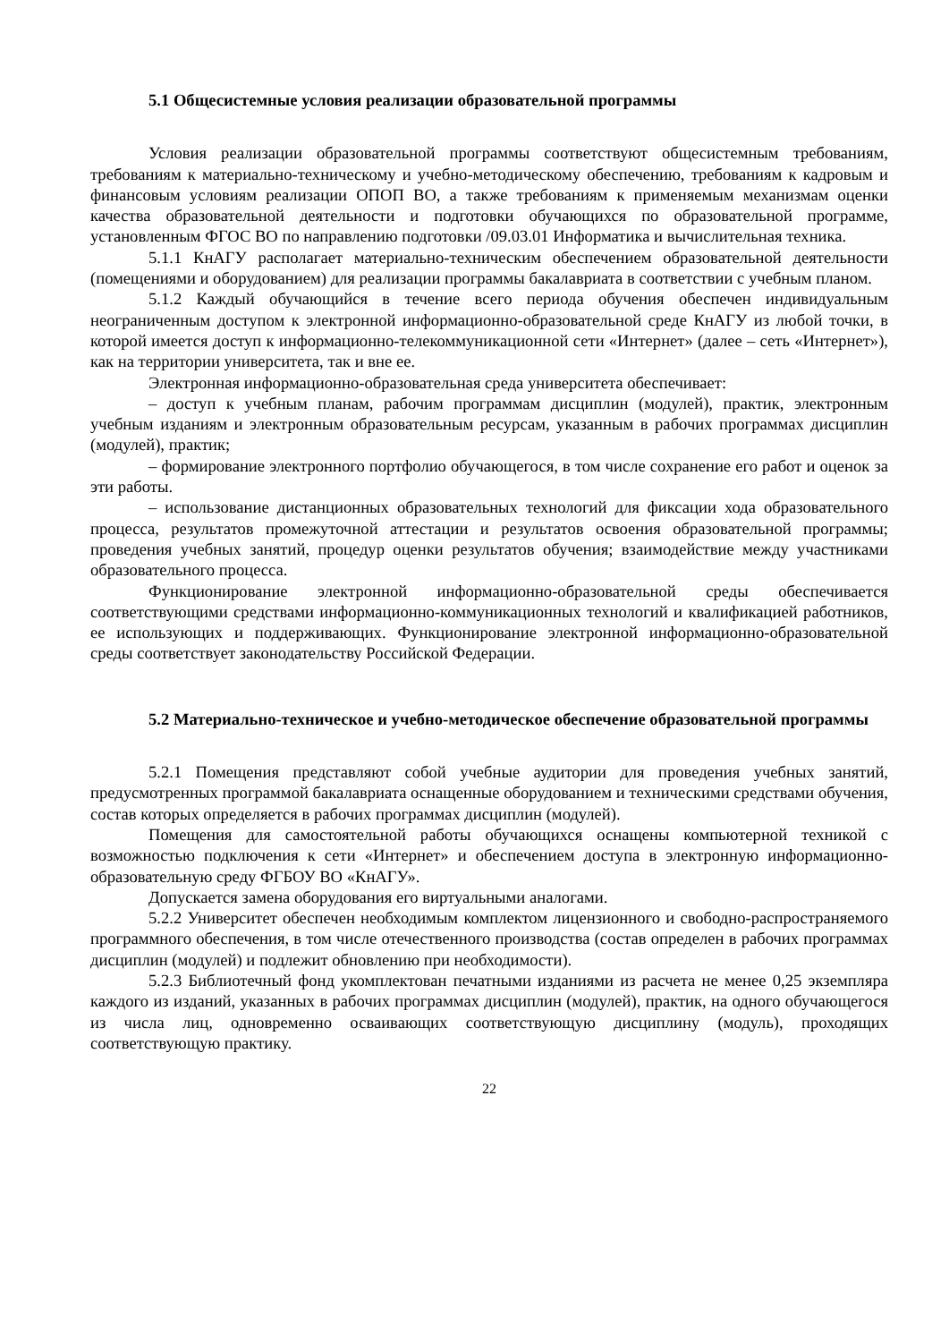5.1 Общесистемные условия реализации образовательной программы
Условия реализации образовательной программы соответствуют общесистемным требованиям, требованиям к материально-техническому и учебно-методическому обеспечению, требованиям к кадровым и финансовым условиям реализации ОПОП ВО, а также требованиям к применяемым механизмам оценки качества образовательной деятельности и подготовки обучающихся по образовательной программе, установленным ФГОС ВО по направлению подготовки /09.03.01 Информатика и вычислительная техника.
5.1.1 КнАГУ располагает материально-техническим обеспечением образовательной деятельности (помещениями и оборудованием) для реализации программы бакалавриата в соответствии с учебным планом.
5.1.2 Каждый обучающийся в течение всего периода обучения обеспечен индивидуальным неограниченным доступом к электронной информационно-образовательной среде КнАГУ из любой точки, в которой имеется доступ к информационно-телекоммуникационной сети «Интернет» (далее – сеть «Интернет»), как на территории университета, так и вне ее.
Электронная информационно-образовательная среда университета обеспечивает:
– доступ к учебным планам, рабочим программам дисциплин (модулей), практик, электронным учебным изданиям и электронным образовательным ресурсам, указанным в рабочих программах дисциплин (модулей), практик;
– формирование электронного портфолио обучающегося, в том числе сохранение его работ и оценок за эти работы.
– использование дистанционных образовательных технологий для фиксации хода образовательного процесса, результатов промежуточной аттестации и результатов освоения образовательной программы; проведения учебных занятий, процедур оценки результатов обучения; взаимодействие между участниками образовательного процесса.
Функционирование электронной информационно-образовательной среды обеспечивается соответствующими средствами информационно-коммуникационных технологий и квалификацией работников, ее использующих и поддерживающих. Функционирование электронной информационно-образовательной среды соответствует законодательству Российской Федерации.
5.2 Материально-техническое и учебно-методическое обеспечение образовательной программы
5.2.1 Помещения представляют собой учебные аудитории для проведения учебных занятий, предусмотренных программой бакалавриата оснащенные оборудованием и техническими средствами обучения, состав которых определяется в рабочих программах дисциплин (модулей).
Помещения для самостоятельной работы обучающихся оснащены компьютерной техникой с возможностью подключения к сети «Интернет» и обеспечением доступа в электронную информационно-образовательную среду ФГБОУ ВО «КнАГУ».
Допускается замена оборудования его виртуальными аналогами.
5.2.2 Университет обеспечен необходимым комплектом лицензионного и свободно-распространяемого программного обеспечения, в том числе отечественного производства (состав определен в рабочих программах дисциплин (модулей) и подлежит обновлению при необходимости).
5.2.3 Библиотечный фонд укомплектован печатными изданиями из расчета не менее 0,25 экземпляра каждого из изданий, указанных в рабочих программах дисциплин (модулей), практик, на одного обучающегося из числа лиц, одновременно осваивающих соответствующую дисциплину (модуль), проходящих соответствующую практику.
22